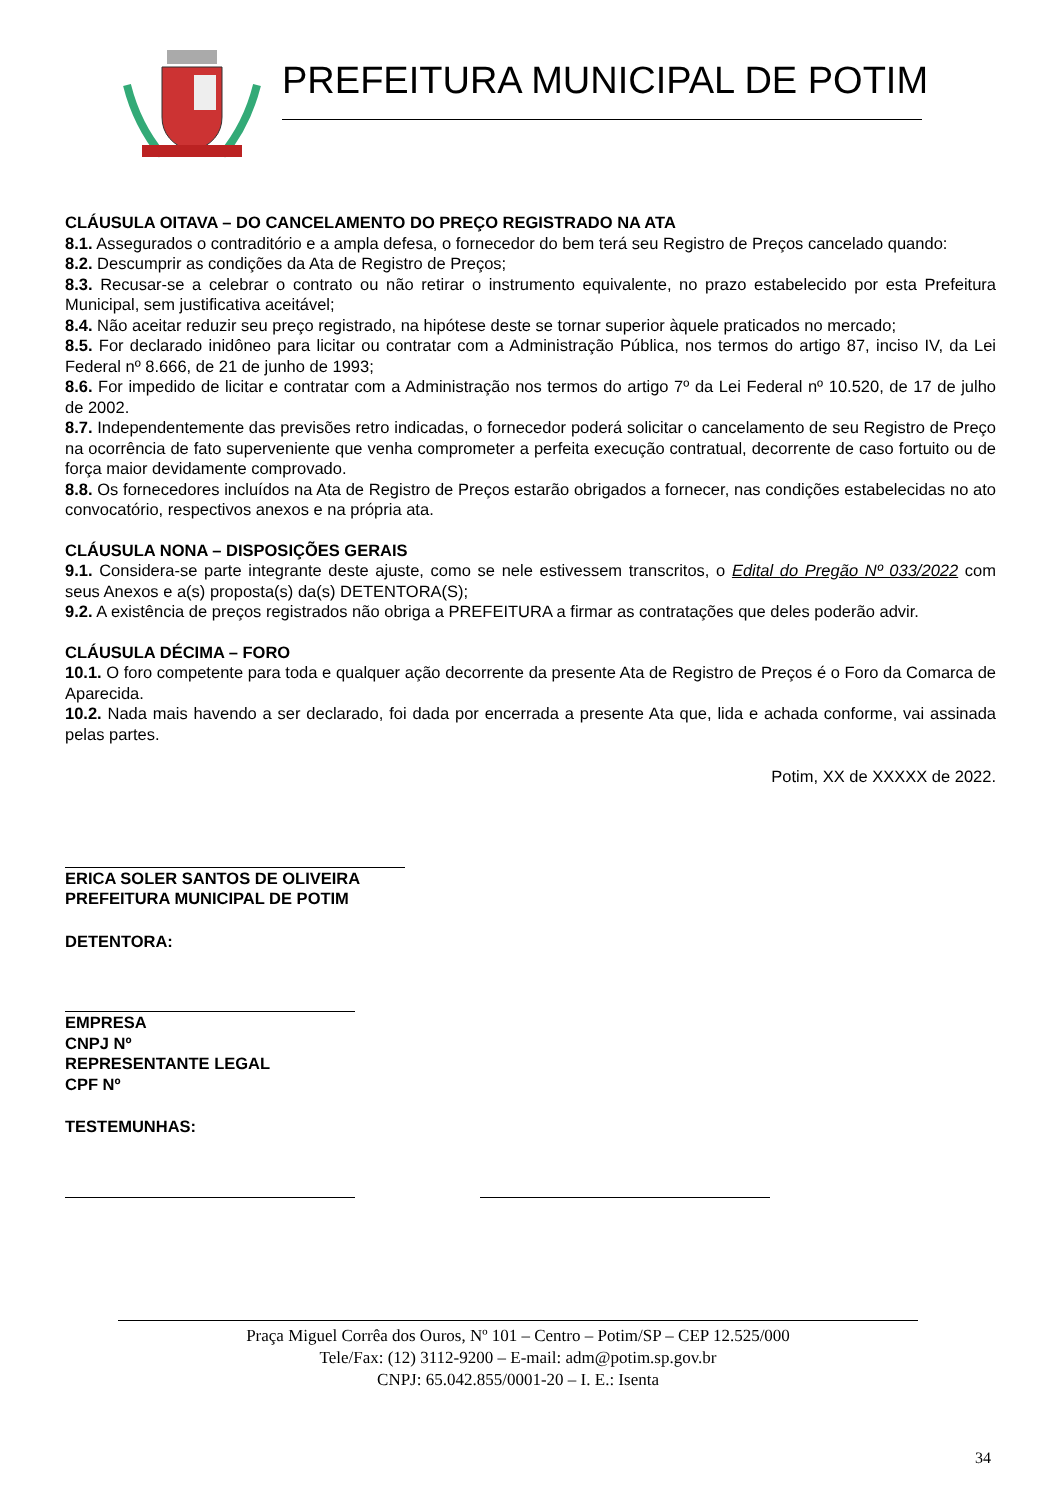PREFEITURA MUNICIPAL DE POTIM
CLÁUSULA OITAVA – DO CANCELAMENTO DO PREÇO REGISTRADO NA ATA
8.1. Assegurados o contraditório e a ampla defesa, o fornecedor do bem terá seu Registro de Preços cancelado quando:
8.2. Descumprir as condições da Ata de Registro de Preços;
8.3. Recusar-se a celebrar o contrato ou não retirar o instrumento equivalente, no prazo estabelecido por esta Prefeitura Municipal, sem justificativa aceitável;
8.4. Não aceitar reduzir seu preço registrado, na hipótese deste se tornar superior àquele praticados no mercado;
8.5. For declarado inidôneo para licitar ou contratar com a Administração Pública, nos termos do artigo 87, inciso IV, da Lei Federal nº 8.666, de 21 de junho de 1993;
8.6. For impedido de licitar e contratar com a Administração nos termos do artigo 7º da Lei Federal nº 10.520, de 17 de julho de 2002.
8.7. Independentemente das previsões retro indicadas, o fornecedor poderá solicitar o cancelamento de seu Registro de Preço na ocorrência de fato superveniente que venha comprometer a perfeita execução contratual, decorrente de caso fortuito ou de força maior devidamente comprovado.
8.8. Os fornecedores incluídos na Ata de Registro de Preços estarão obrigados a fornecer, nas condições estabelecidas no ato convocatório, respectivos anexos e na própria ata.
CLÁUSULA NONA – DISPOSIÇÕES GERAIS
9.1. Considera-se parte integrante deste ajuste, como se nele estivessem transcritos, o Edital do Pregão Nº 033/2022 com seus Anexos e a(s) proposta(s) da(s) DETENTORA(S);
9.2. A existência de preços registrados não obriga a PREFEITURA a firmar as contratações que deles poderão advir.
CLÁUSULA DÉCIMA – FORO
10.1. O foro competente para toda e qualquer ação decorrente da presente Ata de Registro de Preços é o Foro da Comarca de Aparecida.
10.2. Nada mais havendo a ser declarado, foi dada por encerrada a presente Ata que, lida e achada conforme, vai assinada pelas partes.
Potim, XX de XXXXX de 2022.
ERICA SOLER SANTOS DE OLIVEIRA
PREFEITURA MUNICIPAL DE POTIM
DETENTORA:
EMPRESA
CNPJ Nº
REPRESENTANTE LEGAL
CPF Nº
TESTEMUNHAS:
Praça Miguel Corrêa dos Ouros, Nº 101 – Centro – Potim/SP – CEP 12.525/000
Tele/Fax: (12) 3112-9200 – E-mail: adm@potim.sp.gov.br
CNPJ: 65.042.855/0001-20 – I. E.: Isenta
34